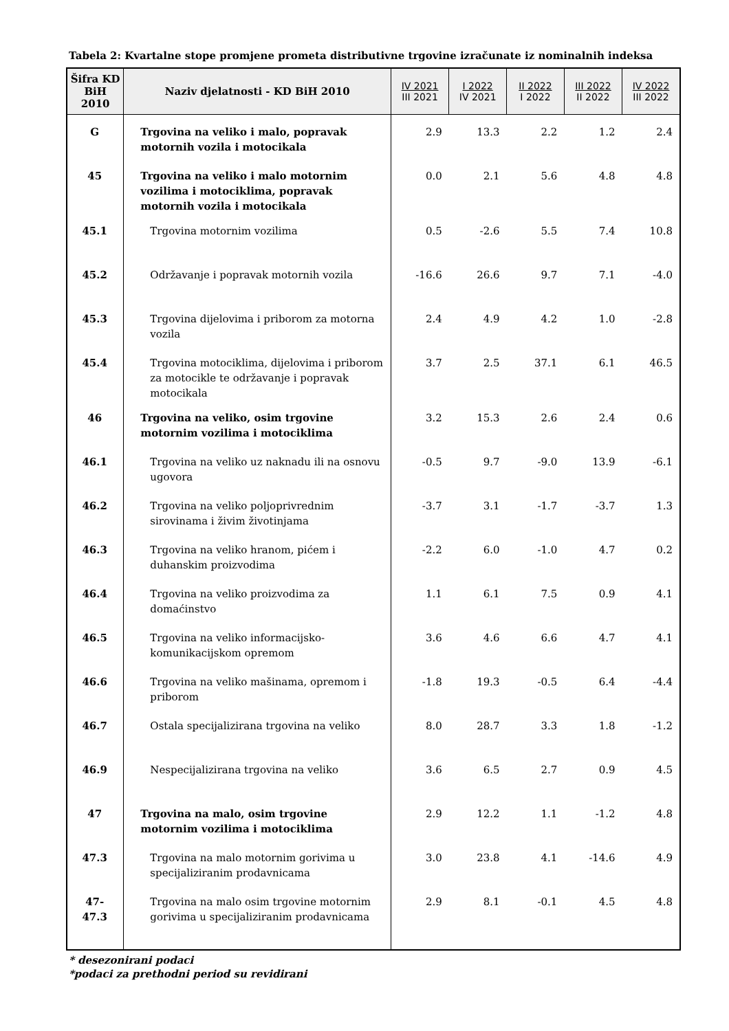Tabela 2: Kvartalne stope promjene prometa distributivne trgovine izračunate iz nominalnih indeksa
| Šifra KD BiH 2010 | Naziv djelatnosti - KD BiH 2010 | IV 2021 III 2021 | I 2022 IV 2021 | II 2022 I 2022 | III 2022 II 2022 | IV 2022 III 2022 |
| --- | --- | --- | --- | --- | --- | --- |
| G | Trgovina na veliko i malo, popravak motornih vozila i motocikala | 2.9 | 13.3 | 2.2 | 1.2 | 2.4 |
| 45 | Trgovina na veliko i malo motornim vozilima i motociklima, popravak motornih vozila i motocikala | 0.0 | 2.1 | 5.6 | 4.8 | 4.8 |
| 45.1 | Trgovina motornim vozilima | 0.5 | -2.6 | 5.5 | 7.4 | 10.8 |
| 45.2 | Održavanje i popravak motornih vozila | -16.6 | 26.6 | 9.7 | 7.1 | -4.0 |
| 45.3 | Trgovina dijelovima i priborom za motorna vozila | 2.4 | 4.9 | 4.2 | 1.0 | -2.8 |
| 45.4 | Trgovina motociklima, dijelovima i priborom za motocikle te održavanje i popravak motocikala | 3.7 | 2.5 | 37.1 | 6.1 | 46.5 |
| 46 | Trgovina na veliko, osim trgovine motornim vozilima i motociklima | 3.2 | 15.3 | 2.6 | 2.4 | 0.6 |
| 46.1 | Trgovina na veliko uz naknadu ili na osnovu ugovora | -0.5 | 9.7 | -9.0 | 13.9 | -6.1 |
| 46.2 | Trgovina na veliko poljoprivrednim sirovinama i živim životinjama | -3.7 | 3.1 | -1.7 | -3.7 | 1.3 |
| 46.3 | Trgovina na veliko hranom, pićem i duhanskim proizvodima | -2.2 | 6.0 | -1.0 | 4.7 | 0.2 |
| 46.4 | Trgovina na veliko proizvodima za domaćinstvo | 1.1 | 6.1 | 7.5 | 0.9 | 4.1 |
| 46.5 | Trgovina na veliko informacijsko-komunikacijskom opremom | 3.6 | 4.6 | 6.6 | 4.7 | 4.1 |
| 46.6 | Trgovina na veliko mašinama, opremom i priborom | -1.8 | 19.3 | -0.5 | 6.4 | -4.4 |
| 46.7 | Ostala specijalizirana trgovina na veliko | 8.0 | 28.7 | 3.3 | 1.8 | -1.2 |
| 46.9 | Nespecijalizirana trgovina na veliko | 3.6 | 6.5 | 2.7 | 0.9 | 4.5 |
| 47 | Trgovina na malo, osim trgovine motornim vozilima i motociklima | 2.9 | 12.2 | 1.1 | -1.2 | 4.8 |
| 47.3 | Trgovina na malo motornim gorivima u specijaliziranim prodavnicama | 3.0 | 23.8 | 4.1 | -14.6 | 4.9 |
| 47-47.3 | Trgovina na malo osim trgovine motornim gorivima u specijaliziranim prodavnicama | 2.9 | 8.1 | -0.1 | 4.5 | 4.8 |
* desezonirani podaci
*podaci za prethodni period su revidirani